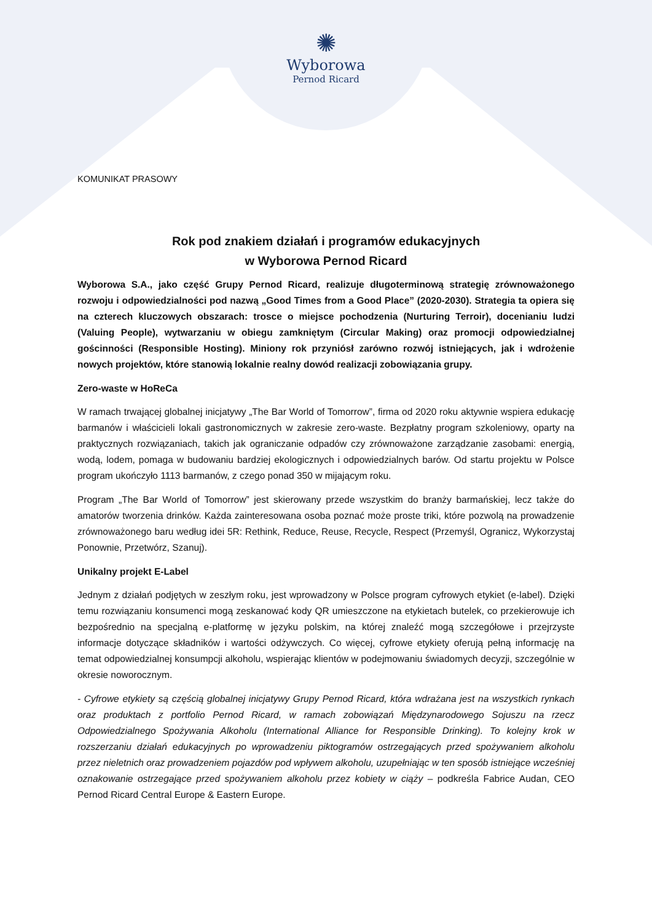✺
Wyborowa
Pernod Ricard
KOMUNIKAT PRASOWY
Rok pod znakiem działań i programów edukacyjnych
w Wyborowa Pernod Ricard
Wyborowa S.A., jako część Grupy Pernod Ricard, realizuje długoterminową strategię zrównoważonego rozwoju i odpowiedzialności pod nazwą „Good Times from a Good Place” (2020-2030). Strategia ta opiera się na czterech kluczowych obszarach: trosce o miejsce pochodzenia (Nurturing Terroir), docenianiu ludzi (Valuing People), wytwarzaniu w obiegu zamkniętym (Circular Making) oraz promocji odpowiedzialnej gościnności (Responsible Hosting). Miniony rok przyniósł zarówno rozwój istniejących, jak i wdrożenie nowych projektów, które stanowią lokalnie realny dowód realizacji zobowiązania grupy.
Zero-waste w HoReCa
W ramach trwającej globalnej inicjatywy „The Bar World of Tomorrow”, firma od 2020 roku aktywnie wspiera edukację barmanów i właścicieli lokali gastronomicznych w zakresie zero-waste. Bezpłatny program szkoleniowy, oparty na praktycznych rozwiązaniach, takich jak ograniczanie odpadów czy zrównoważone zarządzanie zasobami: energią, wodą, lodem, pomaga w budowaniu bardziej ekologicznych i odpowiedzialnych barów. Od startu projektu w Polsce program ukończyło 1113 barmanów, z czego ponad 350 w mijającym roku.
Program „The Bar World of Tomorrow” jest skierowany przede wszystkim do branży barmańskiej, lecz także do amatorów tworzenia drinków. Każda zainteresowana osoba poznać może proste triki, które pozwolą na prowadzenie zrównoważonego baru według idei 5R: Rethink, Reduce, Reuse, Recycle, Respect (Przemyśl, Ogranicz, Wykorzystaj Ponownie, Przetwórz, Szanuj).
Unikalny projekt E-Label
Jednym z działań podjętych w zeszłym roku, jest wprowadzony w Polsce program cyfrowych etykiet (e-label). Dzięki temu rozwiązaniu konsumenci mogą zeskanować kody QR umieszczone na etykietach butelek, co przekierowuje ich bezpośrednio na specjalną e-platformę w języku polskim, na której znaleźć mogą szczegółowe i przejrzyste informacje dotyczące składników i wartości odżywczych. Co więcej, cyfrowe etykiety oferują pełną informację na temat odpowiedzialnej konsumpcji alkoholu, wspierając klientów w podejmowaniu świadomych decyzji, szczególnie w okresie noworocznym.
- Cyfrowe etykiety są częścią globalnej inicjatywy Grupy Pernod Ricard, która wdrażana jest na wszystkich rynkach oraz produktach z portfolio Pernod Ricard, w ramach zobowiązań Międzynarodowego Sojuszu na rzecz Odpowiedzialnego Spożywania Alkoholu (International Alliance for Responsible Drinking). To kolejny krok w rozszerzaniu działań edukacyjnych po wprowadzeniu piktogramów ostrzegających przed spożywaniem alkoholu przez nieletnich oraz prowadzeniem pojazdów pod wpływem alkoholu, uzupełniając w ten sposób istniejące wcześniej oznakowanie ostrzegające przed spożywaniem alkoholu przez kobiety w ciąży – podkreśla Fabrice Audan, CEO Pernod Ricard Central Europe & Eastern Europe.